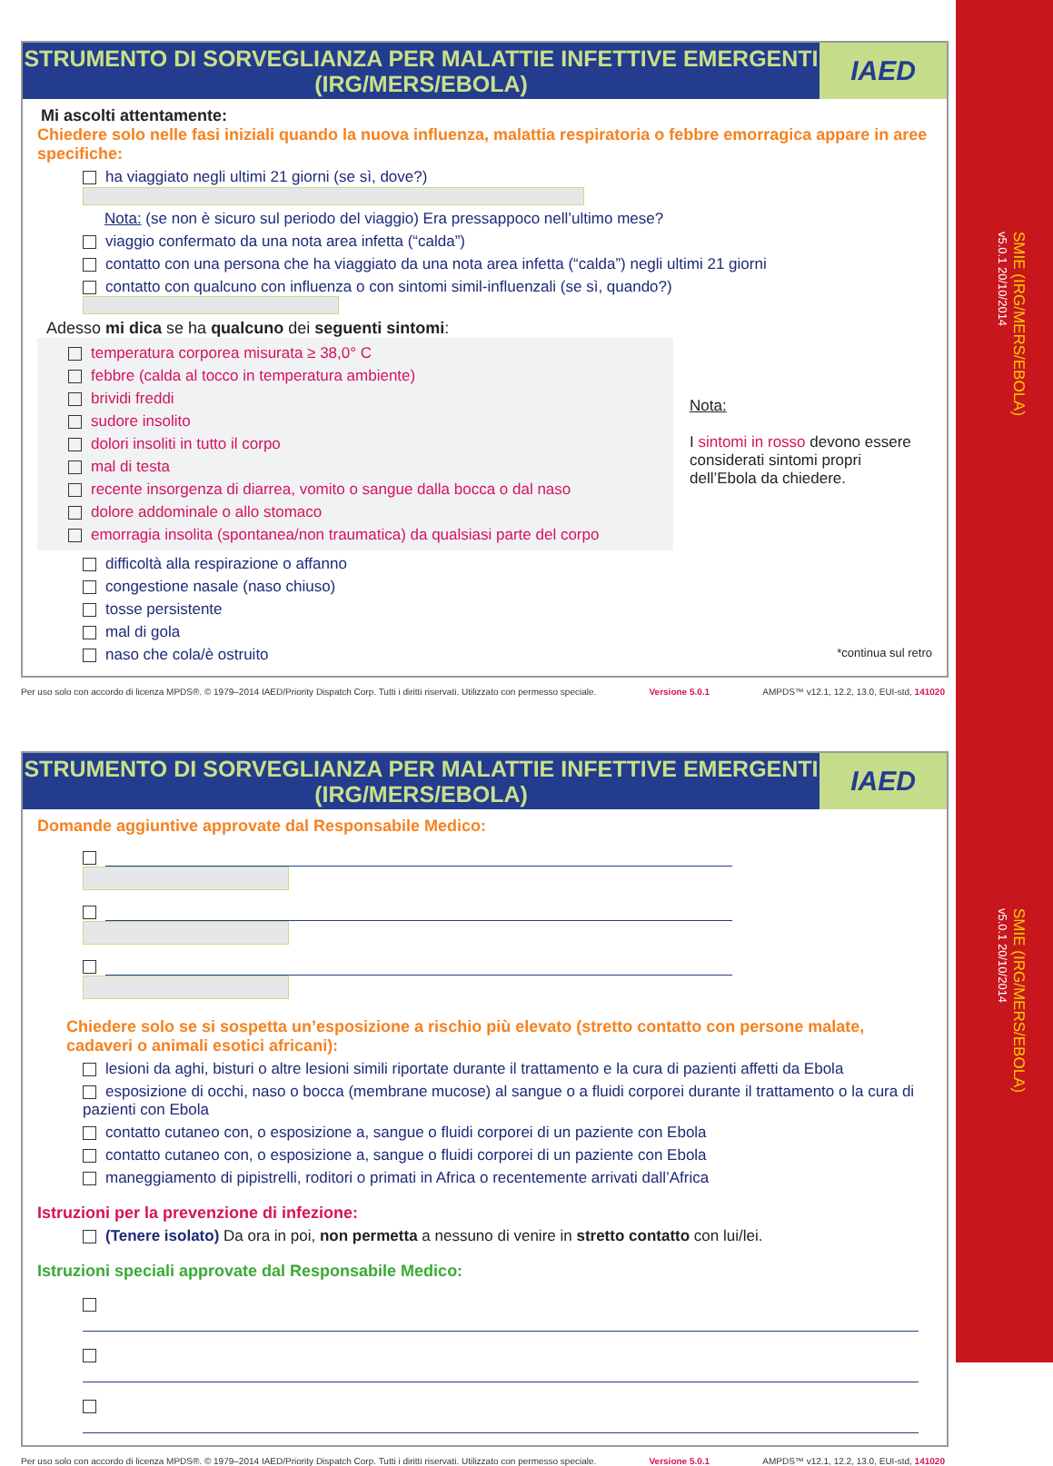SMIE (IRG/MERS/EBOLA)
v5.0.1 20/10/2014
SMIE (IRG/MERS/EBOLA)
v5.0.1 20/10/2014
STRUMENTO DI SORVEGLIANZA PER MALATTIE INFETTIVE EMERGENTI
(IRG/MERS/EBOLA)
IAED
Mi ascolti attentamente:
Chiedere solo nelle fasi iniziali quando la nuova influenza, malattia respiratoria o febbre emorragica appare in aree specifiche:
ha viaggiato negli ultimi 21 giorni (se sì, dove?)
Nota: (se non è sicuro sul periodo del viaggio) Era pressappoco nell’ultimo mese?
viaggio confermato da una nota area infetta (“calda”)
contatto con una persona che ha viaggiato da una nota area infetta (“calda”) negli ultimi 21 giorni
contatto con qualcuno con influenza o con sintomi simil-influenzali (se sì, quando?)
Adesso mi dica se ha qualcuno dei seguenti sintomi:
temperatura corporea misurata ≥ 38,0° C
febbre (calda al tocco in temperatura ambiente)
brividi freddi
sudore insolito
dolori insoliti in tutto il corpo
mal di testa
recente insorgenza di diarrea, vomito o sangue dalla bocca o dal naso
dolore addominale o allo stomaco
emorragia insolita (spontanea/non traumatica) da qualsiasi parte del corpo
Nota:
I sintomi in rosso devono essere considerati sintomi propri dell’Ebola da chiedere.
difficoltà alla respirazione o affanno
congestione nasale (naso chiuso)
tosse persistente
mal di gola
naso che cola/è ostruito *continua sul retro
Per uso solo con accordo di licenza MPDS®. © 1979–2014 IAED/Priority Dispatch Corp. Tutti i diritti riservati. Utilizzato con permesso speciale. Versione 5.0.1 AMPDS™ v12.1, 12.2, 13.0, EUI-std, 141020
STRUMENTO DI SORVEGLIANZA PER MALATTIE INFETTIVE EMERGENTI
(IRG/MERS/EBOLA)
IAED
Domande aggiuntive approvate dal Responsabile Medico:
Chiedere solo se si sospetta un’esposizione a rischio più elevato (stretto contatto con persone malate, cadaveri o animali esotici africani):
lesioni da aghi, bisturi o altre lesioni simili riportate durante il trattamento e la cura di pazienti affetti da Ebola
esposizione di occhi, naso o bocca (membrane mucose) al sangue o a fluidi corporei durante il trattamento o la cura di pazienti con Ebola
contatto cutaneo con, o esposizione a, sangue o fluidi corporei di un paziente con Ebola
contatto cutaneo con, o esposizione a, sangue o fluidi corporei di un paziente con Ebola
maneggiamento di pipistrelli, roditori o primati in Africa o recentemente arrivati dall’Africa
Istruzioni per la prevenzione di infezione:
(Tenere isolato) Da ora in poi, non permetta a nessuno di venire in stretto contatto con lui/lei.
Istruzioni speciali approvate dal Responsabile Medico:
Per uso solo con accordo di licenza MPDS®. © 1979–2014 IAED/Priority Dispatch Corp. Tutti i diritti riservati. Utilizzato con permesso speciale. Versione 5.0.1 AMPDS™ v12.1, 12.2, 13.0, EUI-std, 141020